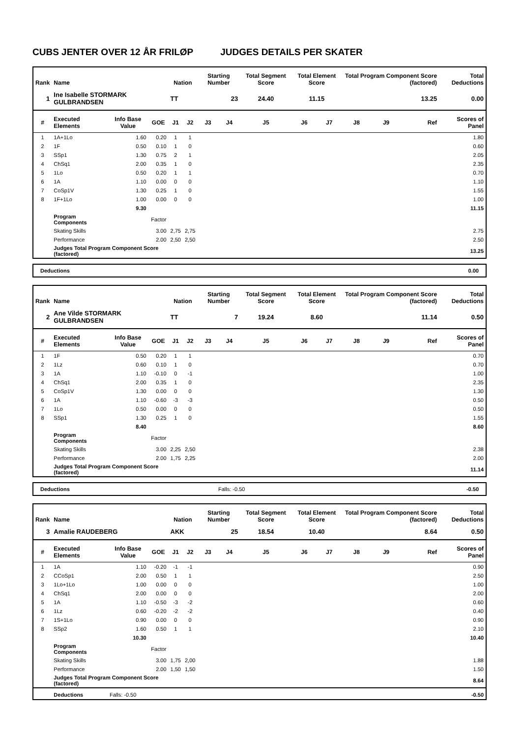CUBS JENTER OVER 12 ÅR FRILØP JUDGES DETAILS PER SKATER
| Rank | Name | | | Nation | | Starting Number | | Total Segment Score | Total Element Score | | Total Program Component Score (factored) | | | Total Deductions |
| --- | --- | --- | --- | --- | --- | --- | --- | --- | --- | --- | --- | --- | --- | --- |
| 1 | Ine Isabelle STORMARK GULBRANDSEN | | | TT | | 23 | | 24.40 | 11.15 | | 13.25 | | | 0.00 |
| # | Executed Elements | Info Base Value | GOE | J1 | J2 | J3 | J4 | J5 | J6 | J7 | J8 | J9 | Ref | Scores of Panel |
| 1 | 1A+1Lo | 1.60 | 0.20 | 1 | 1 | | | | | | | | | 1.80 |
| 2 | 1F | 0.50 | 0.10 | 1 | 0 | | | | | | | | | 0.60 |
| 3 | SSp1 | 1.30 | 0.75 | 2 | 1 | | | | | | | | | 2.05 |
| 4 | ChSq1 | 2.00 | 0.35 | 1 | 0 | | | | | | | | | 2.35 |
| 5 | 1Lo | 0.50 | 0.20 | 1 | 1 | | | | | | | | | 0.70 |
| 6 | 1A | 1.10 | 0.00 | 0 | 0 | | | | | | | | | 1.10 |
| 7 | CoSp1V | 1.30 | 0.25 | 1 | 0 | | | | | | | | | 1.55 |
| 8 | 1F+1Lo | 1.00 | 0.00 | 0 | 0 | | | | | | | | | 1.00 |
| | | 9.30 | | | | | | | | | | | | 11.15 |
| | Program Components | | Factor | | | | | | | | | | | |
| | Skating Skills | | 3.00 | 2,75 | 2,75 | | | | | | | | | 2.75 |
| | Performance | | 2.00 | 2,50 | 2,50 | | | | | | | | | 2.50 |
| | Judges Total Program Component Score (factored) | | | | | | | | | | | | | 13.25 |
| Deductions | 0.00 |
| Rank | Name | | | Nation | | Starting Number | | Total Segment Score | Total Element Score | | Total Program Component Score (factored) | | | Total Deductions |
| --- | --- | --- | --- | --- | --- | --- | --- | --- | --- | --- | --- | --- | --- | --- |
| 2 | Ane Vilde STORMARK GULBRANDSEN | | | TT | | 7 | | 19.24 | 8.60 | | 11.14 | | | 0.50 |
| # | Executed Elements | Info Base Value | GOE | J1 | J2 | J3 | J4 | J5 | J6 | J7 | J8 | J9 | Ref | Scores of Panel |
| 1 | 1F | 0.50 | 0.20 | 1 | 1 | | | | | | | | | 0.70 |
| 2 | 1Lz | 0.60 | 0.10 | 1 | 0 | | | | | | | | | 0.70 |
| 3 | 1A | 1.10 | -0.10 | 0 | -1 | | | | | | | | | 1.00 |
| 4 | ChSq1 | 2.00 | 0.35 | 1 | 0 | | | | | | | | | 2.35 |
| 5 | CoSp1V | 1.30 | 0.00 | 0 | 0 | | | | | | | | | 1.30 |
| 6 | 1A | 1.10 | -0.60 | -3 | -3 | | | | | | | | | 0.50 |
| 7 | 1Lo | 0.50 | 0.00 | 0 | 0 | | | | | | | | | 0.50 |
| 8 | SSp1 | 1.30 | 0.25 | 1 | 0 | | | | | | | | | 1.55 |
| | | 8.40 | | | | | | | | | | | | 8.60 |
| | Program Components | | Factor | | | | | | | | | | | |
| | Skating Skills | | 3.00 | 2,25 | 2,50 | | | | | | | | | 2.38 |
| | Performance | | 2.00 | 1,75 | 2,25 | | | | | | | | | 2.00 |
| | Judges Total Program Component Score (factored) | | | | | | | | | | | | | 11.14 |
| Deductions | Falls: -0.50 | -0.50 |
| Rank | Name | | | Nation | | Starting Number | | Total Segment Score | Total Element Score | | Total Program Component Score (factored) | | | Total Deductions |
| --- | --- | --- | --- | --- | --- | --- | --- | --- | --- | --- | --- | --- | --- | --- |
| 3 | Amalie RAUDEBERG | | | AKK | | 25 | | 18.54 | 10.40 | | 8.64 | | | 0.50 |
| # | Executed Elements | Info Base Value | GOE | J1 | J2 | J3 | J4 | J5 | J6 | J7 | J8 | J9 | Ref | Scores of Panel |
| 1 | 1A | 1.10 | -0.20 | -1 | -1 | | | | | | | | | 0.90 |
| 2 | CCoSp1 | 2.00 | 0.50 | 1 | 1 | | | | | | | | | 2.50 |
| 3 | 1Lo+1Lo | 1.00 | 0.00 | 0 | 0 | | | | | | | | | 1.00 |
| 4 | ChSq1 | 2.00 | 0.00 | 0 | 0 | | | | | | | | | 2.00 |
| 5 | 1A | 1.10 | -0.50 | -3 | -2 | | | | | | | | | 0.60 |
| 6 | 1Lz | 0.60 | -0.20 | -2 | -2 | | | | | | | | | 0.40 |
| 7 | 1S+1Lo | 0.90 | 0.00 | 0 | 0 | | | | | | | | | 0.90 |
| 8 | SSp2 | 1.60 | 0.50 | 1 | 1 | | | | | | | | | 2.10 |
| | | 10.30 | | | | | | | | | | | | 10.40 |
| | Program Components | | Factor | | | | | | | | | | | |
| | Skating Skills | | 3.00 | 1,75 | 2,00 | | | | | | | | | 1.88 |
| | Performance | | 2.00 | 1,50 | 1,50 | | | | | | | | | 1.50 |
| | Judges Total Program Component Score (factored) | | | | | | | | | | | | | 8.64 |
| | Deductions | Falls: -0.50 | | | | | | | | | | | | -0.50 |